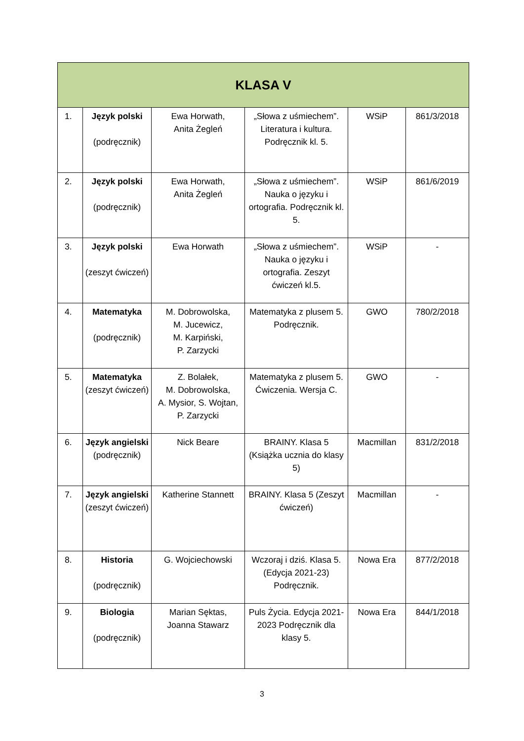| KLASA V | | | | | |
| --- | --- | --- | --- | --- | --- |
| 1. | Język polski (podręcznik) | Ewa Horwath, Anita Żegleń | „Słowa z uśmiechem”. Literatura i kultura. Podręcznik kl. 5. | WSiP | 861/3/2018 |
| 2. | Język polski (podręcznik) | Ewa Horwath, Anita Żegleń | „Słowa z uśmiechem”. Nauka o języku i ortografia. Podręcznik kl. 5. | WSiP | 861/6/2019 |
| 3. | Język polski (zeszyt ćwiczeń) | Ewa Horwath | „Słowa z uśmiechem”. Nauka o języku i ortografia. Zeszyt ćwiczeń kl.5. | WSiP | - |
| 4. | Matematyka (podręcznik) | M. Dobrowolska, M. Jucewicz, M. Karpiński, P. Zarzycki | Matematyka z plusem 5. Podręcznik. | GWO | 780/2/2018 |
| 5. | Matematyka (zeszyt ćwiczeń) | Z. Bolałek, M. Dobrowolska, A. Mysior, S. Wojtan, P. Zarzycki | Matematyka z plusem 5. Ćwiczenia. Wersja C. | GWO | - |
| 6. | Język angielski (podręcznik) | Nick Beare | BRAINY. Klasa 5 (Książka ucznia do klasy 5) | Macmillan | 831/2/2018 |
| 7. | Język angielski (zeszyt ćwiczeń) | Katherine Stannett | BRAINY. Klasa 5 (Zeszyt ćwiczeń) | Macmillan | - |
| 8. | Historia (podręcznik) | G. Wojciechowski | Wczoraj i dziś. Klasa 5. (Edycja 2021-23) Podręcznik. | Nowa Era | 877/2/2018 |
| 9. | Biologia (podręcznik) | Marian Sęktas, Joanna Stawarz | Puls Życia. Edycja 2021-2023 Podręcznik dla klasy 5. | Nowa Era | 844/1/2018 |
3